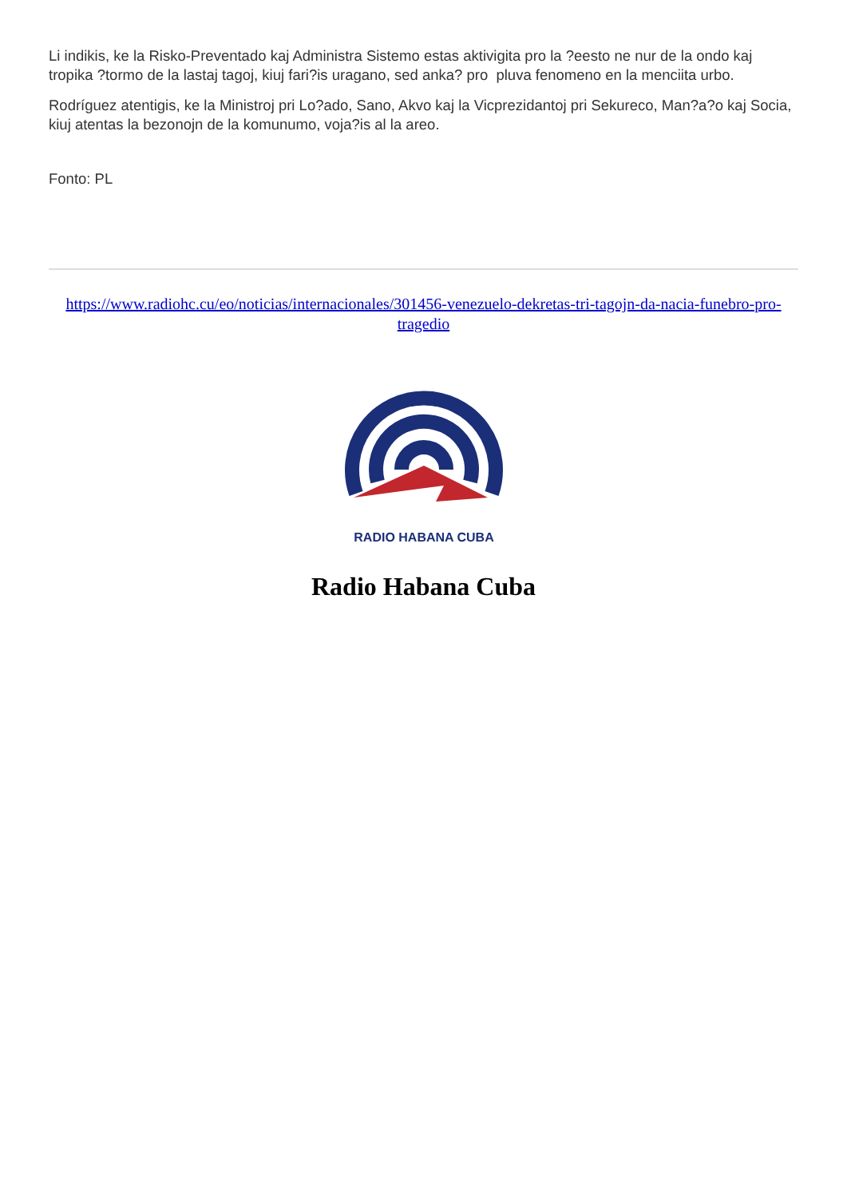Li indikis, ke la Risko-Preventado kaj Administra Sistemo estas aktivigita pro la ?eesto ne nur de la ondo kaj tropika ?tormo de la lastaj tagoj, kiuj fari?is uragano, sed anka? pro pluva fenomeno en la menciita urbo.
Rodríguez atentigis, ke la Ministroj pri Lo?ado, Sano, Akvo kaj la Vicprezidantoj pri Sekureco, Man?a?o kaj Socia, kiuj atentas la bezonojn de la komunumo, voja?is al la areo.
Fonto: PL
https://www.radiohc.cu/eo/noticias/internacionales/301456-venezuelo-dekretas-tri-tagojn-da-nacia-funebro-pro-tragedio
RADIO HABANA CUBA
Radio Habana Cuba